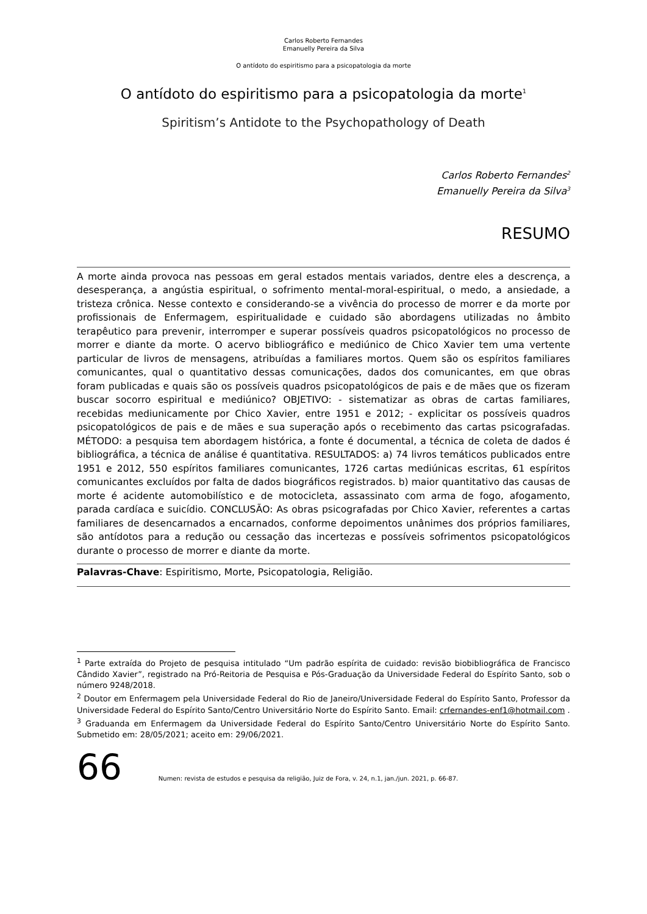Carlos Roberto Fernandes
Emanuelly Pereira da Silva
O antídoto do espiritismo para a psicopatologia da morte
O antídoto do espiritismo para a psicopatologia da morte<sup>1</sup>
Spiritism’s Antidote to the Psychopathology of Death
Carlos Roberto Fernandes<sup>2</sup>
Emanuelly Pereira da Silva<sup>3</sup>
RESUMO
A morte ainda provoca nas pessoas em geral estados mentais variados, dentre eles a descrença, a desesperança, a angústia espiritual, o sofrimento mental-moral-espiritual, o medo, a ansiedade, a tristeza crônica. Nesse contexto e considerando-se a vivência do processo de morrer e da morte por profissionais de Enfermagem, espiritualidade e cuidado são abordagens utilizadas no âmbito terapêutico para prevenir, interromper e superar possíveis quadros psicopatológicos no processo de morrer e diante da morte. O acervo bibliográfico e mediúnico de Chico Xavier tem uma vertente particular de livros de mensagens, atribuídas a familiares mortos. Quem são os espíritos familiares comunicantes, qual o quantitativo dessas comunicações, dados dos comunicantes, em que obras foram publicadas e quais são os possíveis quadros psicopatológicos de pais e de mães que os fizeram buscar socorro espiritual e mediúnico? OBJETIVO: - sistematizar as obras de cartas familiares, recebidas mediunicamente por Chico Xavier, entre 1951 e 2012; - explicitar os possíveis quadros psicopatológicos de pais e de mães e sua superação após o recebimento das cartas psicografadas. MÉTODO: a pesquisa tem abordagem histórica, a fonte é documental, a técnica de coleta de dados é bibliográfica, a técnica de análise é quantitativa. RESULTADOS: a) 74 livros temáticos publicados entre 1951 e 2012, 550 espíritos familiares comunicantes, 1726 cartas mediúnicas escritas, 61 espíritos comunicantes excluídos por falta de dados biográficos registrados. b) maior quantitativo das causas de morte é acidente automobilístico e de motocicleta, assassinato com arma de fogo, afogamento, parada cardíaca e suicídio. CONCLUSÃO: As obras psicografadas por Chico Xavier, referentes a cartas familiares de desencarnados a encarnados, conforme depoimentos unânimes dos próprios familiares, são antídotos para a redução ou cessação das incertezas e possíveis sofrimentos psicopatológicos durante o processo de morrer e diante da morte.
Palavras-Chave: Espiritismo, Morte, Psicopatologia, Religião.
<sup>1</sup> Parte extraída do Projeto de pesquisa intitulado “Um padrão espírita de cuidado: revisão biobibliográfica de Francisco Cândido Xavier”, registrado na Pró-Reitoria de Pesquisa e Pós-Graduação da Universidade Federal do Espírito Santo, sob o número 9248/2018.
<sup>2</sup> Doutor em Enfermagem pela Universidade Federal do Rio de Janeiro/Universidade Federal do Espírito Santo, Professor da Universidade Federal do Espírito Santo/Centro Universitário Norte do Espírito Santo. Email: crfernandes-enf1@hotmail.com .
<sup>3</sup> Graduanda em Enfermagem da Universidade Federal do Espírito Santo/Centro Universitário Norte do Espírito Santo. Submetido em: 28/05/2021; aceito em: 29/06/2021.
66
Numen: revista de estudos e pesquisa da religião, Juiz de Fora, v. 24, n.1, jan./jun. 2021, p. 66-87.